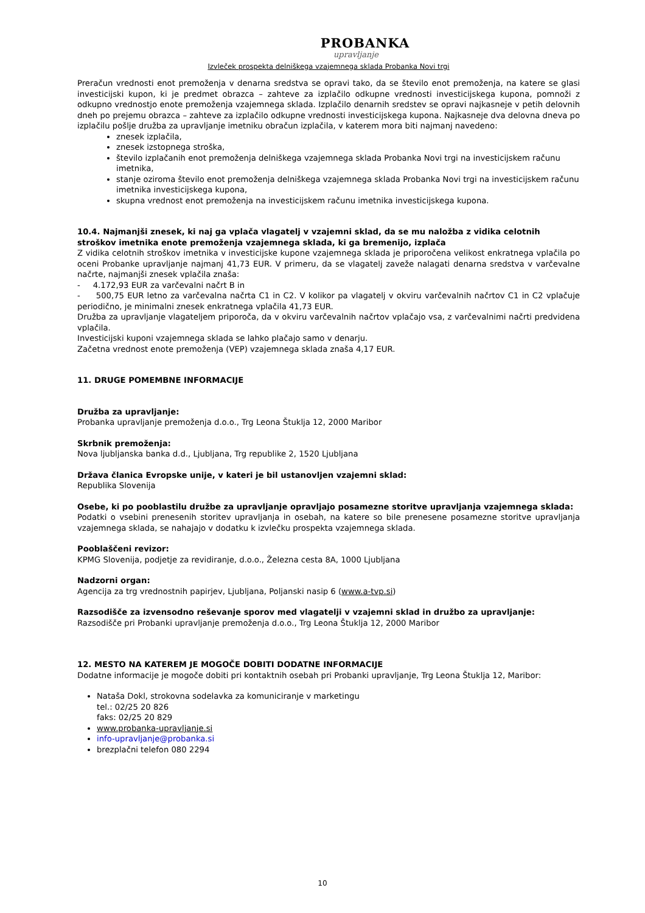PROBANKA
upravljanje
Izvleček prospekta delniškega vzajemnega sklada Probanka Novi trgi
Preračun vrednosti enot premoženja v denarna sredstva se opravi tako, da se število enot premoženja, na katere se glasi investicijski kupon, ki je predmet obrazca – zahteve za izplačilo odkupne vrednosti investicijskega kupona, pomnoži z odkupno vrednostjo enote premoženja vzajemnega sklada. Izplačilo denarnih sredstev se opravi najkasneje v petih delovnih dneh po prejemu obrazca – zahteve za izplačilo odkupne vrednosti investicijskega kupona. Najkasneje dva delovna dneva po izplačilu pošlje družba za upravljanje imetniku obračun izplačila, v katerem mora biti najmanj navedeno:
znesek izplačila,
znesek izstopnega stroška,
število izplačanih enot premoženja delniškega vzajemnega sklada Probanka Novi trgi na investicijskem računu imetnika,
stanje oziroma število enot premoženja delniškega vzajemnega sklada Probanka Novi trgi na investicijskem računu imetnika investicijskega kupona,
skupna vrednost enot premoženja na investicijskem računu imetnika investicijskega kupona.
10.4. Najmanjši znesek, ki naj ga vplača vlagatelj v vzajemni sklad, da se mu naložba z vidika celotnih stroškov imetnika enote premoženja vzajemnega sklada, ki ga bremenijo, izplača
Z vidika celotnih stroškov imetnika v investicijske kupone vzajemnega sklada je priporočena velikost enkratnega vplačila po oceni Probanke upravljanje najmanj 41,73 EUR. V primeru, da se vlagatelj zaveže nalagati denarna sredstva v varčevalne načrte, najmanjši znesek vplačila znaša:
- 4.172,93 EUR za varčevalni načrt B in
- 500,75 EUR letno za varčevalna načrta C1 in C2. V kolikor pa vlagatelj v okviru varčevalnih načrtov C1 in C2 vplačuje periodično, je minimalni znesek enkratnega vplačila 41,73 EUR.
Družba za upravljanje vlagateljem priporoča, da v okviru varčevalnih načrtov vplačajo vsa, z varčevalnimi načrti predvidena vplačila.
Investicijski kuponi vzajemnega sklada se lahko plačajo samo v denarju.
Začetna vrednost enote premoženja (VEP) vzajemnega sklada znaša 4,17 EUR.
11. DRUGE POMEMBNE INFORMACIJE
Družba za upravljanje:
Probanka upravljanje premoženja d.o.o., Trg Leona Štuklja 12, 2000 Maribor
Skrbnik premoženja:
Nova ljubljanska banka d.d., Ljubljana, Trg republike 2, 1520 Ljubljana
Država članica Evropske unije, v kateri je bil ustanovljen vzajemni sklad:
Republika Slovenija
Osebe, ki po pooblastilu družbe za upravljanje opravljajo posamezne storitve upravljanja vzajemnega sklada:
Podatki o vsebini prenesenih storitev upravljanja in osebah, na katere so bile prenesene posamezne storitve upravljanja vzajemnega sklada, se nahajajo v dodatku k izvlečku prospekta vzajemnega sklada.
Pooblaščeni revizor:
KPMG Slovenija, podjetje za revidiranje, d.o.o., Železna cesta 8A, 1000 Ljubljana
Nadzorni organ:
Agencija za trg vrednostnih papirjev, Ljubljana, Poljanski nasip 6 (www.a-tvp.si)
Razsodišče za izvensodno reševanje sporov med vlagatelji v vzajemni sklad in družbo za upravljanje:
Razsodišče pri Probanki upravljanje premoženja d.o.o., Trg Leona Štuklja 12, 2000 Maribor
12. MESTO NA KATEREM JE MOGOČE DOBITI DODATNE INFORMACIJE
Dodatne informacije je mogoče dobiti pri kontaktnih osebah pri Probanki upravljanje, Trg Leona Štuklja 12, Maribor:
Nataša Dokl, strokovna sodelavka za komuniciranje v marketingu
tel.: 02/25 20 826
faks: 02/25 20 829
www.probanka-upravljanje.si
info-upravljanje@probanka.si
brezplačni telefon 080 2294
10